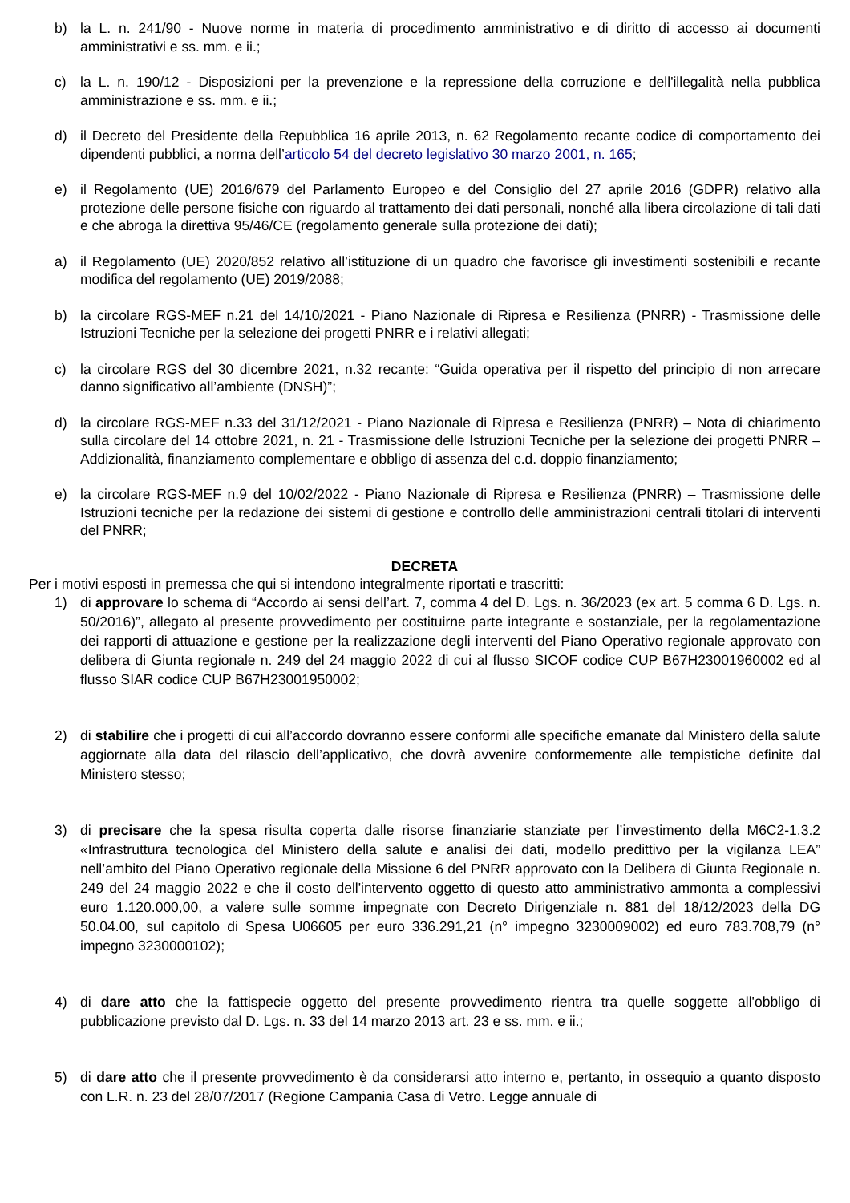b) la L. n. 241/90 - Nuove norme in materia di procedimento amministrativo e di diritto di accesso ai documenti amministrativi e ss. mm. e ii.;
c) la L. n. 190/12 - Disposizioni per la prevenzione e la repressione della corruzione e dell'illegalità nella pubblica amministrazione e ss. mm. e ii.;
d) il Decreto del Presidente della Repubblica 16 aprile 2013, n. 62 Regolamento recante codice di comportamento dei dipendenti pubblici, a norma dell’articolo 54 del decreto legislativo 30 marzo 2001, n. 165;
e) il Regolamento (UE) 2016/679 del Parlamento Europeo e del Consiglio del 27 aprile 2016 (GDPR) relativo alla protezione delle persone fisiche con riguardo al trattamento dei dati personali, nonché alla libera circolazione di tali dati e che abroga la direttiva 95/46/CE (regolamento generale sulla protezione dei dati);
a) il Regolamento (UE) 2020/852 relativo all’istituzione di un quadro che favorisce gli investimenti sostenibili e recante modifica del regolamento (UE) 2019/2088;
b) la circolare RGS-MEF n.21 del 14/10/2021 - Piano Nazionale di Ripresa e Resilienza (PNRR) - Trasmissione delle Istruzioni Tecniche per la selezione dei progetti PNRR e i relativi allegati;
c) la circolare RGS del 30 dicembre 2021, n.32 recante: “Guida operativa per il rispetto del principio di non arrecare danno significativo all’ambiente (DNSH)”;
d) la circolare RGS-MEF n.33 del 31/12/2021 - Piano Nazionale di Ripresa e Resilienza (PNRR) – Nota di chiarimento sulla circolare del 14 ottobre 2021, n. 21 - Trasmissione delle Istruzioni Tecniche per la selezione dei progetti PNRR – Addizionalità, finanziamento complementare e obbligo di assenza del c.d. doppio finanziamento;
e) la circolare RGS-MEF n.9 del 10/02/2022 - Piano Nazionale di Ripresa e Resilienza (PNRR) – Trasmissione delle Istruzioni tecniche per la redazione dei sistemi di gestione e controllo delle amministrazioni centrali titolari di interventi del PNRR;
DECRETA
Per i motivi esposti in premessa che qui si intendono integralmente riportati e trascritti:
1) di approvare lo schema di “Accordo ai sensi dell’art. 7, comma 4 del D. Lgs. n. 36/2023 (ex art. 5 comma 6 D. Lgs. n. 50/2016)”, allegato al presente provvedimento per costituirne parte integrante e sostanziale, per la regolamentazione dei rapporti di attuazione e gestione per la realizzazione degli interventi del Piano Operativo regionale approvato con delibera di Giunta regionale n. 249 del 24 maggio 2022 di cui al flusso SICOF codice CUP B67H23001960002 ed al flusso SIAR codice CUP B67H23001950002;
2) di stabilire che i progetti di cui all’accordo dovranno essere conformi alle specifiche emanate dal Ministero della salute aggiornate alla data del rilascio dell’applicativo, che dovrà avvenire conformemente alle tempistiche definite dal Ministero stesso;
3) di precisare che la spesa risulta coperta dalle risorse finanziarie stanziate per l’investimento della M6C2-1.3.2 «Infrastruttura tecnologica del Ministero della salute e analisi dei dati, modello predittivo per la vigilanza LEA” nell’ambito del Piano Operativo regionale della Missione 6 del PNRR approvato con la Delibera di Giunta Regionale n. 249 del 24 maggio 2022 e che il costo dell'intervento oggetto di questo atto amministrativo ammonta a complessivi euro 1.120.000,00, a valere sulle somme impegnate con Decreto Dirigenziale n. 881 del 18/12/2023 della DG 50.04.00, sul capitolo di Spesa U06605 per euro 336.291,21 (n° impegno 3230009002) ed euro 783.708,79 (n° impegno 3230000102);
4) di dare atto che la fattispecie oggetto del presente provvedimento rientra tra quelle soggette all'obbligo di pubblicazione previsto dal D. Lgs. n. 33 del 14 marzo 2013 art. 23 e ss. mm. e ii.;
5) di dare atto che il presente provvedimento è da considerarsi atto interno e, pertanto, in ossequio a quanto disposto con L.R. n. 23 del 28/07/2017 (Regione Campania Casa di Vetro. Legge annuale di